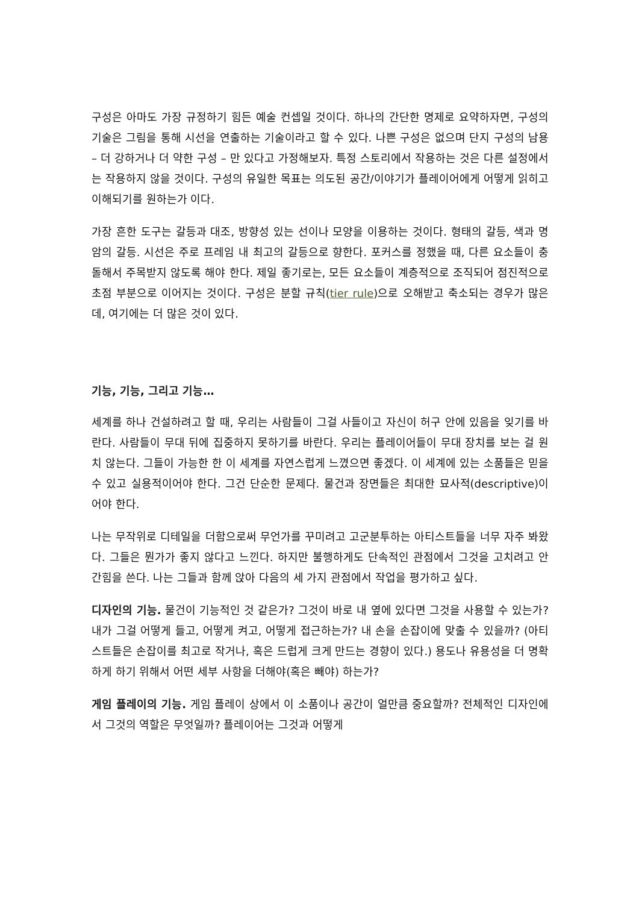구성은 아마도 가장 규정하기 힘든 예술 컨셉일 것이다. 하나의 간단한 명제로 요약하자면, 구성의 기술은 그림을 통해 시선을 연출하는 기술이라고 할 수 있다. 나쁜 구성은 없으며 단지 구성의 남용 – 더 강하거나 더 약한 구성 – 만 있다고 가정해보자. 특정 스토리에서 작용하는 것은 다른 설정에서는 작용하지 않을 것이다. 구성의 유일한 목표는 의도된 공간/이야기가 플레이어에게 어떻게 읽히고 이해되기를 원하는가 이다.
가장 흔한 도구는 갈등과 대조, 방향성 있는 선이나 모양을 이용하는 것이다. 형태의 갈등, 색과 명암의 갈등. 시선은 주로 프레임 내 최고의 갈등으로 향한다. 포커스를 정했을 때, 다른 요소들이 충돌해서 주목받지 않도록 해야 한다. 제일 좋기로는, 모든 요소들이 계층적으로 조직되어 점진적으로 초점 부분으로 이어지는 것이다. 구성은 분할 규칙(tier rule)으로 오해받고 축소되는 경우가 많은데, 여기에는 더 많은 것이 있다.
기능, 기능, 그리고 기능…
세계를 하나 건설하려고 할 때, 우리는 사람들이 그걸 사들이고 자신이 허구 안에 있음을 잊기를 바란다. 사람들이 무대 뒤에 집중하지 못하기를 바란다. 우리는 플레이어들이 무대 장치를 보는 걸 원치 않는다. 그들이 가능한 한 이 세계를 자연스럽게 느꼈으면 좋겠다. 이 세계에 있는 소품들은 믿을 수 있고 실용적이어야 한다. 그건 단순한 문제다. 물건과 장면들은 최대한 묘사적(descriptive)이어야 한다.
나는 무작위로 디테일을 더함으로써 무언가를 꾸미려고 고군분투하는 아티스트들을 너무 자주 봐왔다. 그들은 뭔가가 좋지 않다고 느낀다. 하지만 불행하게도 단속적인 관점에서 그것을 고치려고 안간힘을 쓴다. 나는 그들과 함께 앉아 다음의 세 가지 관점에서 작업을 평가하고 싶다.
디자인의 기능. 물건이 기능적인 것 같은가? 그것이 바로 내 옆에 있다면 그것을 사용할 수 있는가? 내가 그걸 어떻게 들고, 어떻게 켜고, 어떻게 접근하는가? 내 손을 손잡이에 맞출 수 있을까? (아티스트들은 손잡이를 최고로 작거나, 혹은 드럽게 크게 만드는 경향이 있다.) 용도나 유용성을 더 명확하게 하기 위해서 어떤 세부 사항을 더해야(혹은 빼야) 하는가?
게임 플레이의 기능. 게임 플레이 상에서 이 소품이나 공간이 얼만큼 중요할까? 전체적인 디자인에서 그것의 역할은 무엇일까? 플레이어는 그것과 어떻게